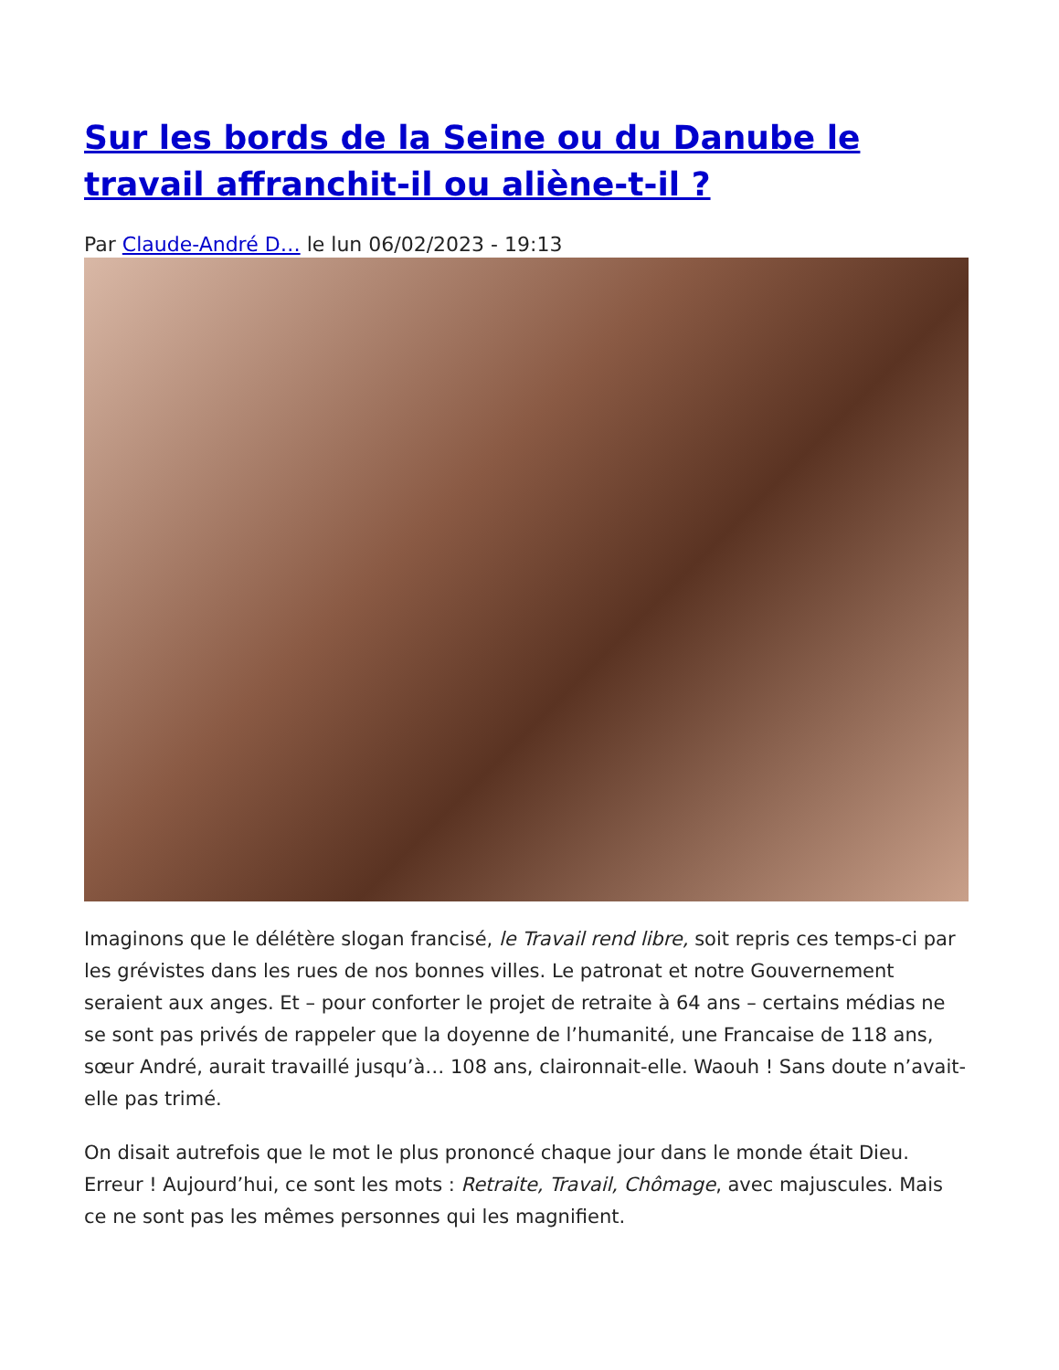Sur les bords de la Seine ou du Danube le travail affranchit-il ou aliène-t-il ?
Par Claude-André D… le lun 06/02/2023 - 19:13
Imaginons que le délétère slogan francisé, le Travail rend libre, soit repris ces temps-ci par les grévistes dans les rues de nos bonnes villes. Le patronat et notre Gouvernement seraient aux anges. Et – pour conforter le projet de retraite à 64 ans – certains médias ne se sont pas privés de rappeler que la doyenne de l’humanité, une Francaise de 118 ans, sœur André, aurait travaillé jusqu’à… 108 ans, claironnait-elle. Waouh ! Sans doute n’avait-elle pas trimé.
On disait autrefois que le mot le plus prononcé chaque jour dans le monde était Dieu. Erreur ! Aujourd’hui, ce sont les mots : Retraite, Travail, Chômage, avec majuscules. Mais ce ne sont pas les mêmes personnes qui les magnifient.